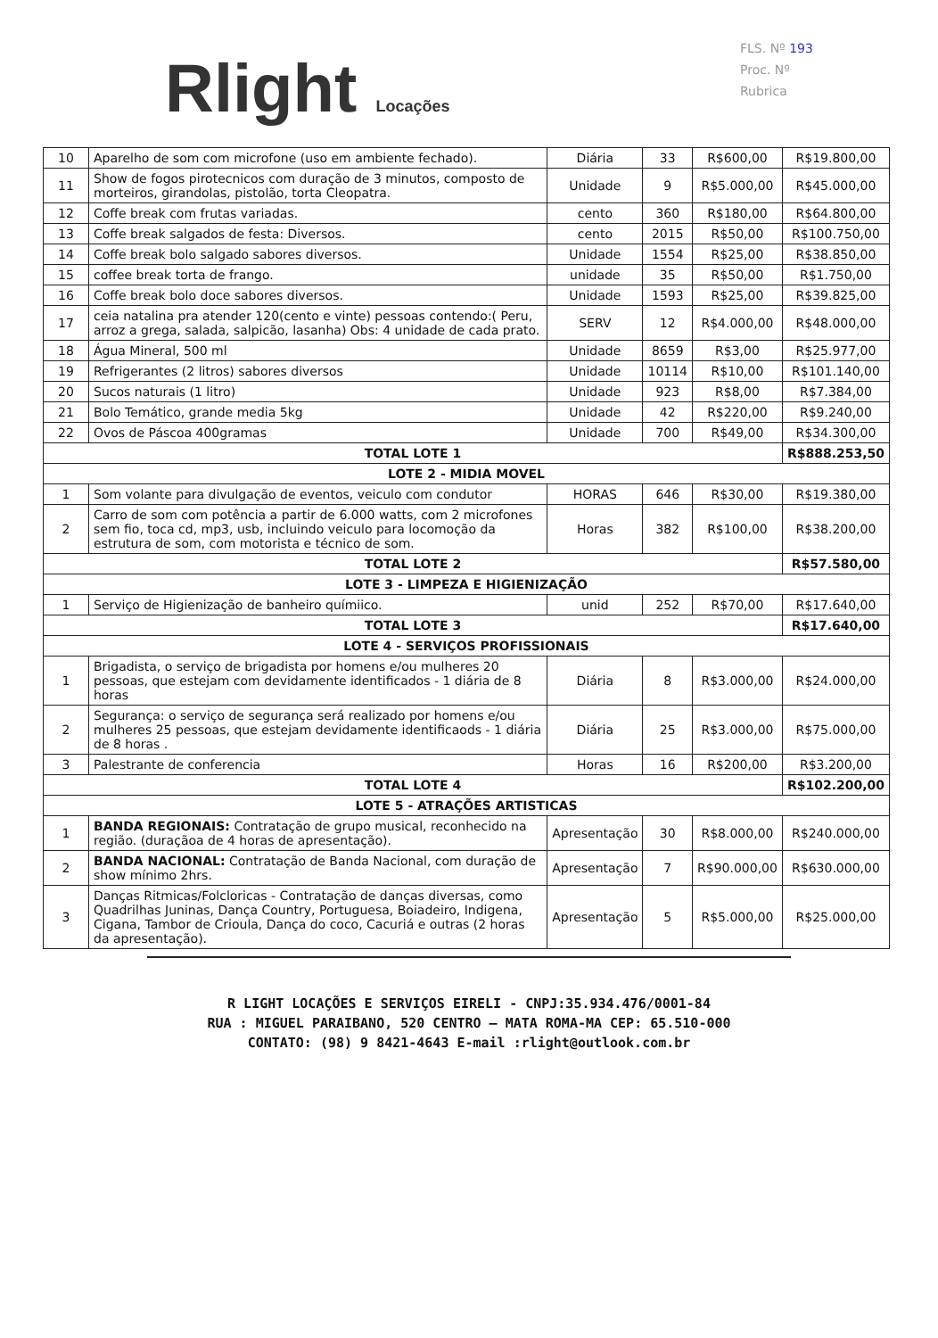Rlight Locações
FLS. Nº 193
Proc. Nº
Rubrica
| 10 | Aparelho de som com microfone (uso em ambiente fechado). | Diária | 33 | R$600,00 | R$19.800,00 |
| 11 | Show de fogos pirotecnicos com duração de 3 minutos, composto de morteiros, girandolas, pistolão, torta Cleopatra. | Unidade | 9 | R$5.000,00 | R$45.000,00 |
| 12 | Coffe break com frutas variadas. | cento | 360 | R$180,00 | R$64.800,00 |
| 13 | Coffe break salgados de festa: Diversos. | cento | 2015 | R$50,00 | R$100.750,00 |
| 14 | Coffe break bolo salgado sabores diversos. | Unidade | 1554 | R$25,00 | R$38.850,00 |
| 15 | coffee break torta de frango. | unidade | 35 | R$50,00 | R$1.750,00 |
| 16 | Coffe break bolo doce sabores diversos. | Unidade | 1593 | R$25,00 | R$39.825,00 |
| 17 | ceia natalina pra atender 120(cento e vinte) pessoas contendo:( Peru, arroz a grega, salada, salpicão, lasanha) Obs: 4 unidade de cada prato. | SERV | 12 | R$4.000,00 | R$48.000,00 |
| 18 | Água Mineral, 500 ml | Unidade | 8659 | R$3,00 | R$25.977,00 |
| 19 | Refrigerantes (2 litros) sabores diversos | Unidade | 10114 | R$10,00 | R$101.140,00 |
| 20 | Sucos naturais (1 litro) | Unidade | 923 | R$8,00 | R$7.384,00 |
| 21 | Bolo Temático, grande media 5kg | Unidade | 42 | R$220,00 | R$9.240,00 |
| 22 | Ovos de Páscoa 400gramas | Unidade | 700 | R$49,00 | R$34.300,00 |
| TOTAL LOTE 1 | | | | | R$888.253,50 |
| LOTE 2 - MIDIA MOVEL | | | | | |
| 1 | Som volante para divulgação de eventos, veiculo com condutor | HORAS | 646 | R$30,00 | R$19.380,00 |
| 2 | Carro de som com potência a partir de 6.000 watts, com 2 microfones sem fio, toca cd, mp3, usb, incluindo veiculo para locomoção da estrutura de som, com motorista e técnico de som. | Horas | 382 | R$100,00 | R$38.200,00 |
| TOTAL LOTE 2 | | | | | R$57.580,00 |
| LOTE 3 - LIMPEZA E HIGIENIZAÇÃO | | | | | |
| 1 | Serviço de Higienização de banheiro químiico. | unid | 252 | R$70,00 | R$17.640,00 |
| TOTAL LOTE 3 | | | | | R$17.640,00 |
| LOTE 4 - SERVIÇOS PROFISSIONAIS | | | | | |
| 1 | Brigadista, o serviço de brigadista por homens e/ou mulheres 20 pessoas, que estejam com devidamente identificados - 1 diária de 8 horas | Diária | 8 | R$3.000,00 | R$24.000,00 |
| 2 | Segurança: o serviço de segurança será realizado por homens e/ou mulheres 25 pessoas, que estejam devidamente identificaods - 1 diária de 8 horas . | Diária | 25 | R$3.000,00 | R$75.000,00 |
| 3 | Palestrante de conferencia | Horas | 16 | R$200,00 | R$3.200,00 |
| TOTAL LOTE 4 | | | | | R$102.200,00 |
| LOTE 5 - ATRAÇÕES ARTISTICAS | | | | | |
| 1 | BANDA REGIONAIS: Contratação de grupo musical, reconhecido na região. (duraçãoa de 4 horas de apresentação). | Apresentação | 30 | R$8.000,00 | R$240.000,00 |
| 2 | BANDA NACIONAL: Contratação de Banda Nacional, com duração de show mínimo 2hrs. | Apresentação | 7 | R$90.000,00 | R$630.000,00 |
| 3 | Danças Ritmicas/Folcloricas - Contratação de danças diversas, como Quadrilhas Juninas, Dança Country, Portuguesa, Boiadeiro, Indigena, Cigana, Tambor de Crioula, Dança do coco, Cacuriá e outras (2 horas da apresentação). | Apresentação | 5 | R$5.000,00 | R$25.000,00 |
R LIGHT LOCAÇÕES E SERVIÇOS EIRELI - CNPJ:35.934.476/0001-84
RUA : MIGUEL PARAIBANO, 520 CENTRO – MATA ROMA-MA CEP: 65.510-000
CONTATO: (98) 9 8421-4643 E-mail :rlight@outlook.com.br